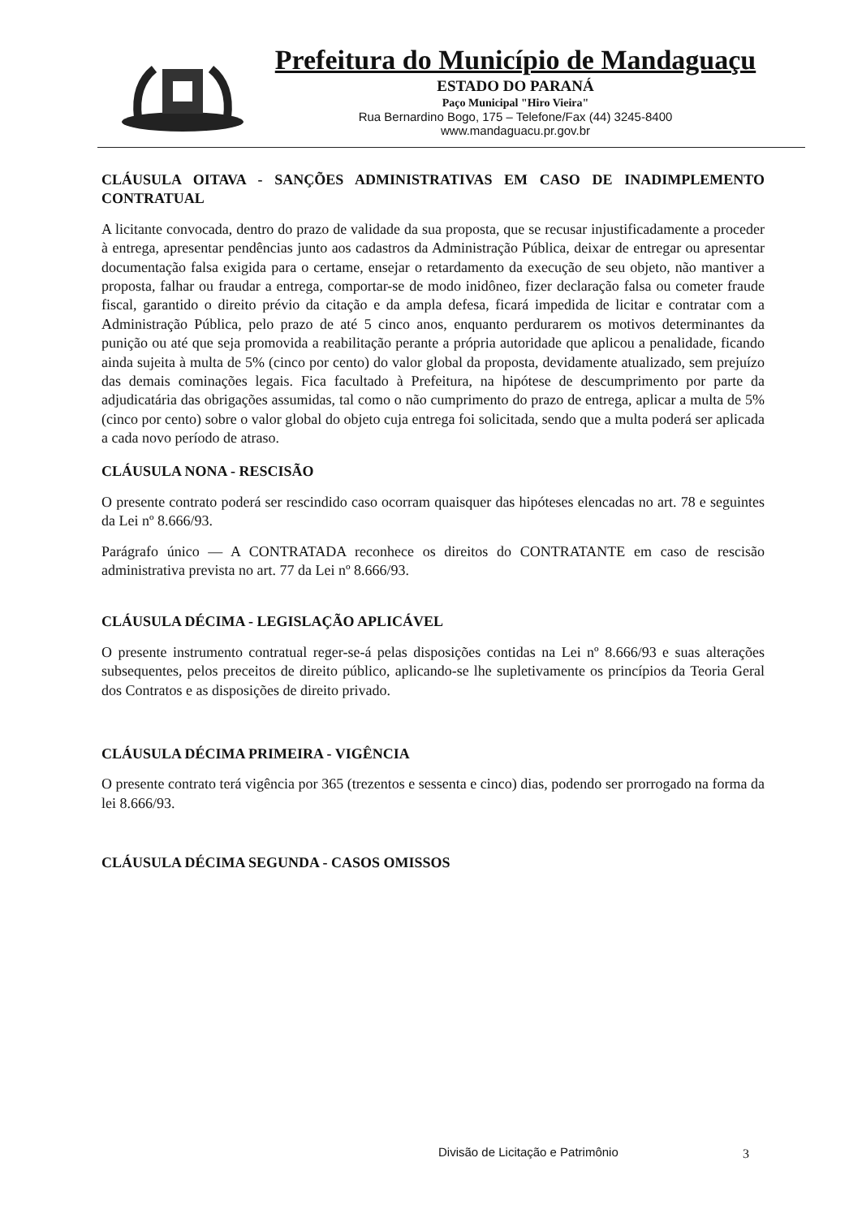Prefeitura do Município de Mandaguaçu
ESTADO DO PARANÁ
Paço Municipal "Hiro Vieira"
Rua Bernardino Bogo, 175 – Telefone/Fax (44) 3245-8400
www.mandaguacu.pr.gov.br
CLÁUSULA OITAVA - SANÇÕES ADMINISTRATIVAS EM CASO DE INADIMPLEMENTO CONTRATUAL
A licitante convocada, dentro do prazo de validade da sua proposta, que se recusar injustificadamente a proceder à entrega, apresentar pendências junto aos cadastros da Administração Pública, deixar de entregar ou apresentar documentação falsa exigida para o certame, ensejar o retardamento da execução de seu objeto, não mantiver a proposta, falhar ou fraudar a entrega, comportar-se de modo inidôneo, fizer declaração falsa ou cometer fraude fiscal, garantido o direito prévio da citação e da ampla defesa, ficará impedida de licitar e contratar com a Administração Pública, pelo prazo de até 5 cinco anos, enquanto perdurarem os motivos determinantes da punição ou até que seja promovida a reabilitação perante a própria autoridade que aplicou a penalidade, ficando ainda sujeita à multa de 5% (cinco por cento) do valor global da proposta, devidamente atualizado, sem prejuízo das demais cominações legais. Fica facultado à Prefeitura, na hipótese de descumprimento por parte da adjudicatária das obrigações assumidas, tal como o não cumprimento do prazo de entrega, aplicar a multa de 5% (cinco por cento) sobre o valor global do objeto cuja entrega foi solicitada, sendo que a multa poderá ser aplicada a cada novo período de atraso.
CLÁUSULA NONA - RESCISÃO
O presente contrato poderá ser rescindido caso ocorram quaisquer das hipóteses elencadas no art. 78 e seguintes da Lei nº 8.666/93.
Parágrafo único — A CONTRATADA reconhece os direitos do CONTRATANTE em caso de rescisão administrativa prevista no art. 77 da Lei nº 8.666/93.
CLÁUSULA DÉCIMA - LEGISLAÇÃO APLICÁVEL
O presente instrumento contratual reger-se-á pelas disposições contidas na Lei nº 8.666/93 e suas alterações subsequentes, pelos preceitos de direito público, aplicando-se lhe supletivamente os princípios da Teoria Geral dos Contratos e as disposições de direito privado.
CLÁUSULA DÉCIMA PRIMEIRA - VIGÊNCIA
O presente contrato terá vigência por 365 (trezentos e sessenta e cinco) dias, podendo ser prorrogado na forma da lei 8.666/93.
CLÁUSULA DÉCIMA SEGUNDA - CASOS OMISSOS
Divisão de Licitação e Patrimônio
3